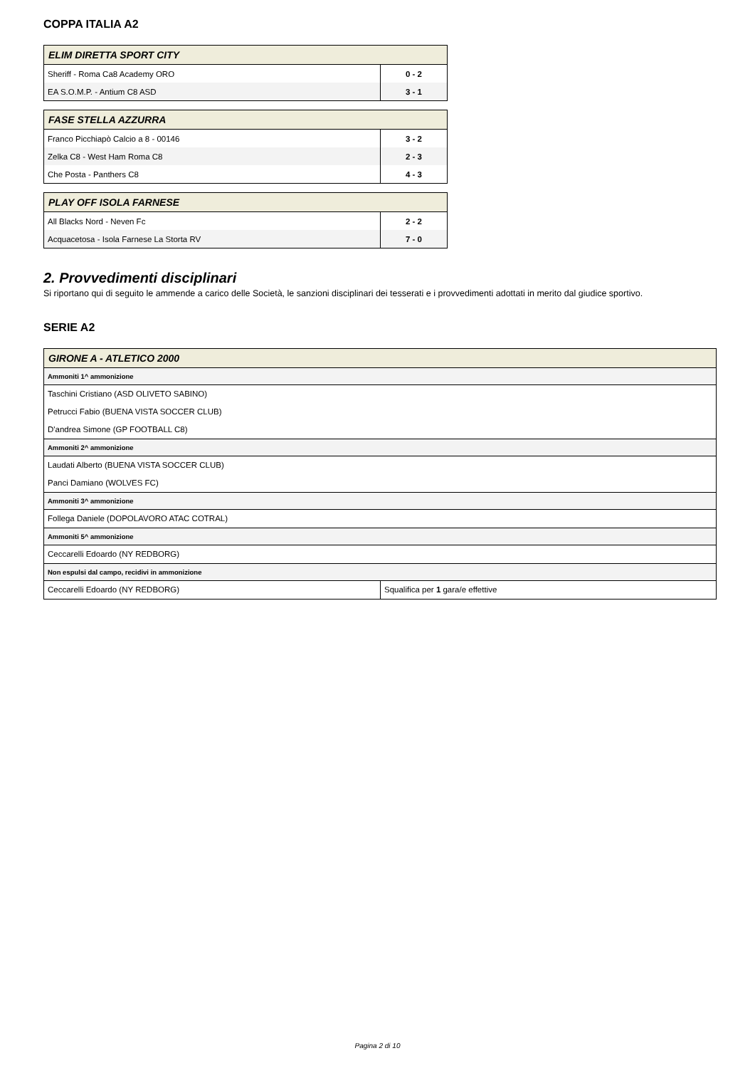COPPA ITALIA A2
| ELIM DIRETTA SPORT CITY | |
| --- | --- |
| Sheriff - Roma Ca8 Academy ORO | 0 - 2 |
| EA S.O.M.P. - Antium C8 ASD | 3 - 1 |
| FASE STELLA AZZURRA | |
| --- | --- |
| Franco Picchiapò Calcio a 8 - 00146 | 3 - 2 |
| Zelka C8 - West Ham Roma C8 | 2 - 3 |
| Che Posta - Panthers C8 | 4 - 3 |
| PLAY OFF ISOLA FARNESE | |
| --- | --- |
| All Blacks Nord - Neven Fc | 2 - 2 |
| Acquacetosa - Isola Farnese La Storta RV | 7 - 0 |
2. Provvedimenti disciplinari
Si riportano qui di seguito le ammende a carico delle Società, le sanzioni disciplinari dei tesserati e i provvedimenti adottati in merito dal giudice sportivo.
SERIE A2
| GIRONE A - ATLETICO 2000 | |
| --- | --- |
| Ammoniti 1^ ammonizione | |
| Taschini Cristiano (ASD OLIVETO SABINO) | |
| Petrucci Fabio (BUENA VISTA SOCCER CLUB) | |
| D'andrea Simone (GP FOOTBALL C8) | |
| Ammoniti 2^ ammonizione | |
| Laudati Alberto (BUENA VISTA SOCCER CLUB) | |
| Panci Damiano (WOLVES FC) | |
| Ammoniti 3^ ammonizione | |
| Follega Daniele (DOPOLAVORO ATAC COTRAL) | |
| Ammoniti 5^ ammonizione | |
| Ceccarelli Edoardo (NY REDBORG) | |
| Non espulsi dal campo, recidivi in ammonizione | |
| Ceccarelli Edoardo (NY REDBORG) | Squalifica per 1 gara/e effettive |
Pagina 2 di 10